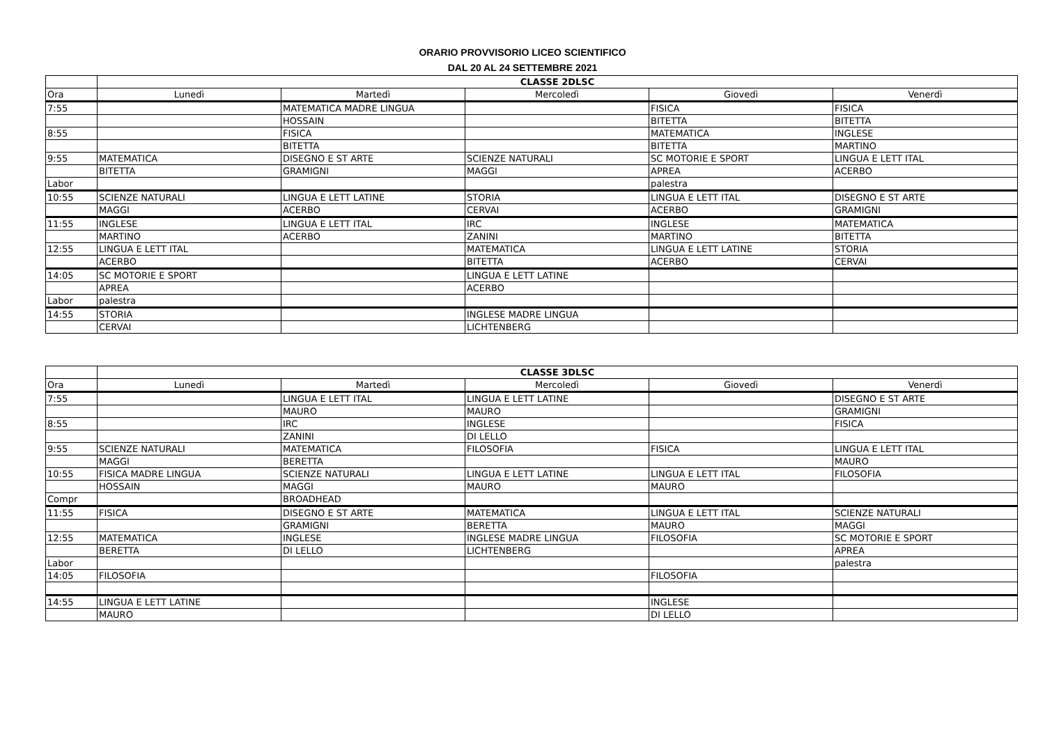ORARIO PROVVISORIO LICEO SCIENTIFICO
DAL 20 AL 24 SETTEMBRE 2021
| | CLASSE 2DLSC | | | | |
| Ora | Lunedì | Martedì | Mercoledì | Giovedì | Venerdì |
| 7:55 | | MATEMATICA MADRE LINGUA | | FISICA | FISICA |
| | | HOSSAIN | | BITETTA | BITETTA |
| 8:55 | | FISICA | | MATEMATICA | INGLESE |
| | | BITETTA | | BITETTA | MARTINO |
| 9:55 | MATEMATICA | DISEGNO E ST ARTE | SCIENZE NATURALI | SC MOTORIE E SPORT | LINGUA E LETT ITAL |
| | BITETTA | GRAMIGNI | MAGGI | APREA | ACERBO |
| Labor | | | | palestra | |
| 10:55 | SCIENZE NATURALI | LINGUA E LETT LATINE | STORIA | LINGUA E LETT ITAL | DISEGNO E ST ARTE |
| | MAGGI | ACERBO | CERVAI | ACERBO | GRAMIGNI |
| 11:55 | INGLESE | LINGUA E LETT ITAL | IRC | INGLESE | MATEMATICA |
| | MARTINO | ACERBO | ZANINI | MARTINO | BITETTA |
| 12:55 | LINGUA E LETT ITAL | | MATEMATICA | LINGUA E LETT LATINE | STORIA |
| | ACERBO | | BITETTA | ACERBO | CERVAI |
| 14:05 | SC MOTORIE E SPORT | | LINGUA E LETT LATINE | | |
| | APREA | | ACERBO | | |
| Labor | palestra | | | | |
| 14:55 | STORIA | | INGLESE MADRE LINGUA | | |
| | CERVAI | | LICHTENBERG | | |
| | CLASSE 3DLSC | | | | |
| Ora | Lunedì | Martedì | Mercoledì | Giovedì | Venerdì |
| 7:55 | | LINGUA E LETT ITAL | LINGUA E LETT LATINE | | DISEGNO E ST ARTE |
| | | MAURO | MAURO | | GRAMIGNI |
| 8:55 | | IRC | INGLESE | | FISICA |
| | | ZANINI | DI LELLO | | |
| 9:55 | SCIENZE NATURALI | MATEMATICA | FILOSOFIA | FISICA | LINGUA E LETT ITAL |
| | MAGGI | BERETTA | | | MAURO |
| 10:55 | FISICA MADRE LINGUA | SCIENZE NATURALI | LINGUA E LETT LATINE | LINGUA E LETT ITAL | FILOSOFIA |
| | HOSSAIN | MAGGI | MAURO | MAURO | |
| Compr | | BROADHEAD | | | |
| 11:55 | FISICA | DISEGNO E ST ARTE | MATEMATICA | LINGUA E LETT ITAL | SCIENZE NATURALI |
| | | GRAMIGNI | BERETTA | MAURO | MAGGI |
| 12:55 | MATEMATICA | INGLESE | INGLESE MADRE LINGUA | FILOSOFIA | SC MOTORIE E SPORT |
| | BERETTA | DI LELLO | LICHTENBERG | | APREA |
| Labor | | | | | palestra |
| 14:05 | FILOSOFIA | | | FILOSOFIA | |
| 14:55 | LINGUA E LETT LATINE | | | INGLESE | |
| | MAURO | | | DI LELLO | |